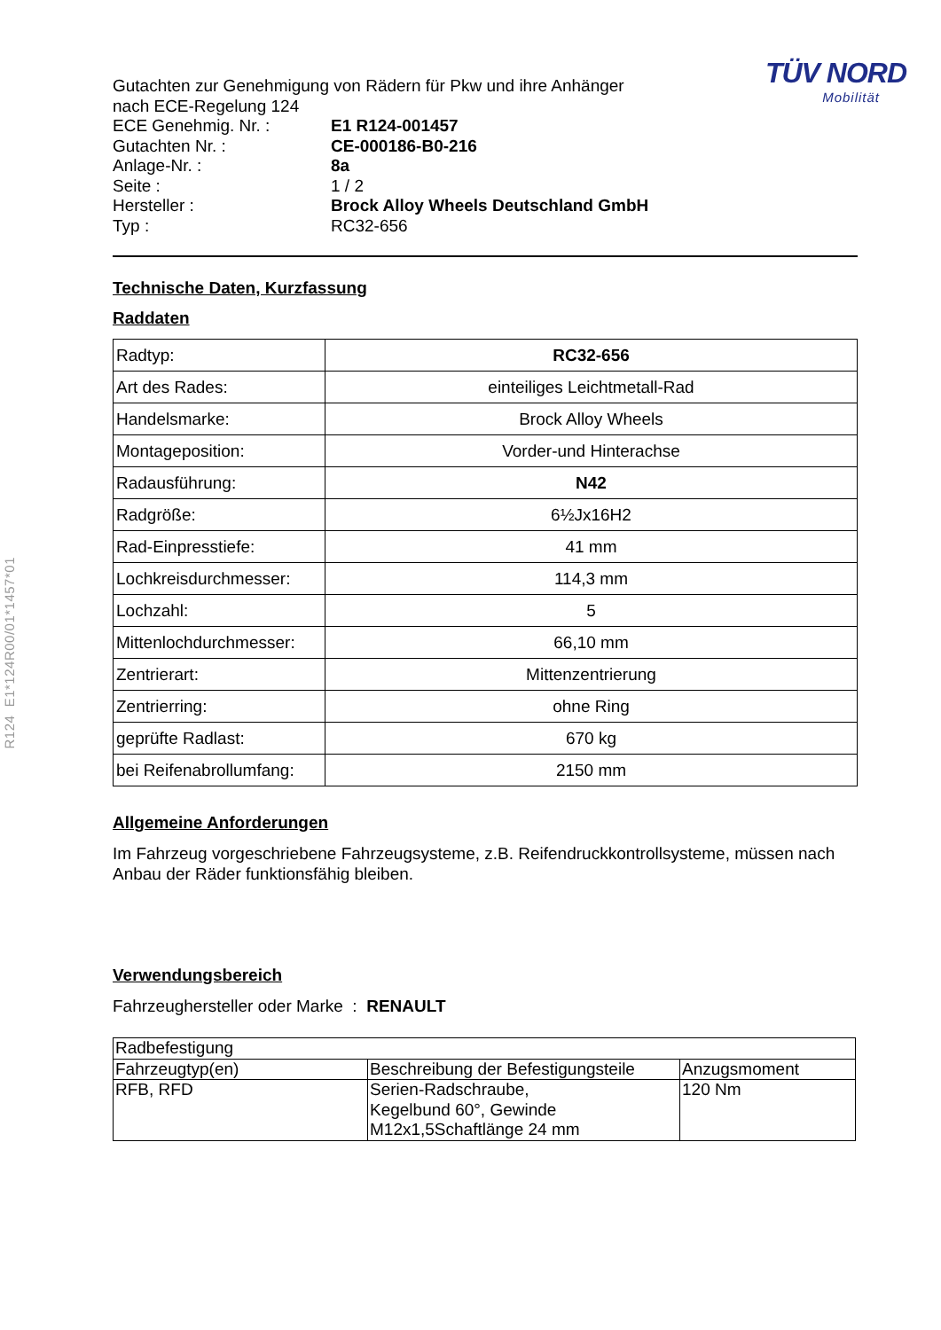R124 E1*124R00/01*1457*01
Gutachten zur Genehmigung von Rädern für Pkw und ihre Anhänger
nach ECE-Regelung 124
| ECE Genehmig. Nr. : | E1 R124-001457 |
| Gutachten Nr. : | CE-000186-B0-216 |
| Anlage-Nr. : | 8a |
| Seite : | 1 / 2 |
| Hersteller : | Brock Alloy Wheels Deutschland GmbH |
| Typ : | RC32-656 |
TÜV NORD
Mobilität
Technische Daten, Kurzfassung
Raddaten
| Radtyp: | RC32-656 |
| Art des Rades: | einteiliges Leichtmetall-Rad |
| Handelsmarke: | Brock Alloy Wheels |
| Montageposition: | Vorder-und Hinterachse |
| Radausführung: | N42 |
| Radgröße: | 6½Jx16H2 |
| Rad-Einpresstiefe: | 41 mm |
| Lochkreisdurchmesser: | 114,3 mm |
| Lochzahl: | 5 |
| Mittenlochdurchmesser: | 66,10 mm |
| Zentrierart: | Mittenzentrierung |
| Zentrierring: | ohne Ring |
| geprüfte Radlast: | 670 kg |
| bei Reifenabrollumfang: | 2150 mm |
Allgemeine Anforderungen
Im Fahrzeug vorgeschriebene Fahrzeugsysteme, z.B. Reifendruckkontrollsysteme, müssen nach Anbau der Räder funktionsfähig bleiben.
Verwendungsbereich
Fahrzeughersteller oder Marke : RENAULT
| Radbefestigung | | |
| Fahrzeugtyp(en) | Beschreibung der Befestigungsteile | Anzugsmoment |
| RFB, RFD | Serien-Radschraube, Kegelbund 60°, Gewinde M12x1,5Schaftlänge 24 mm | 120 Nm |